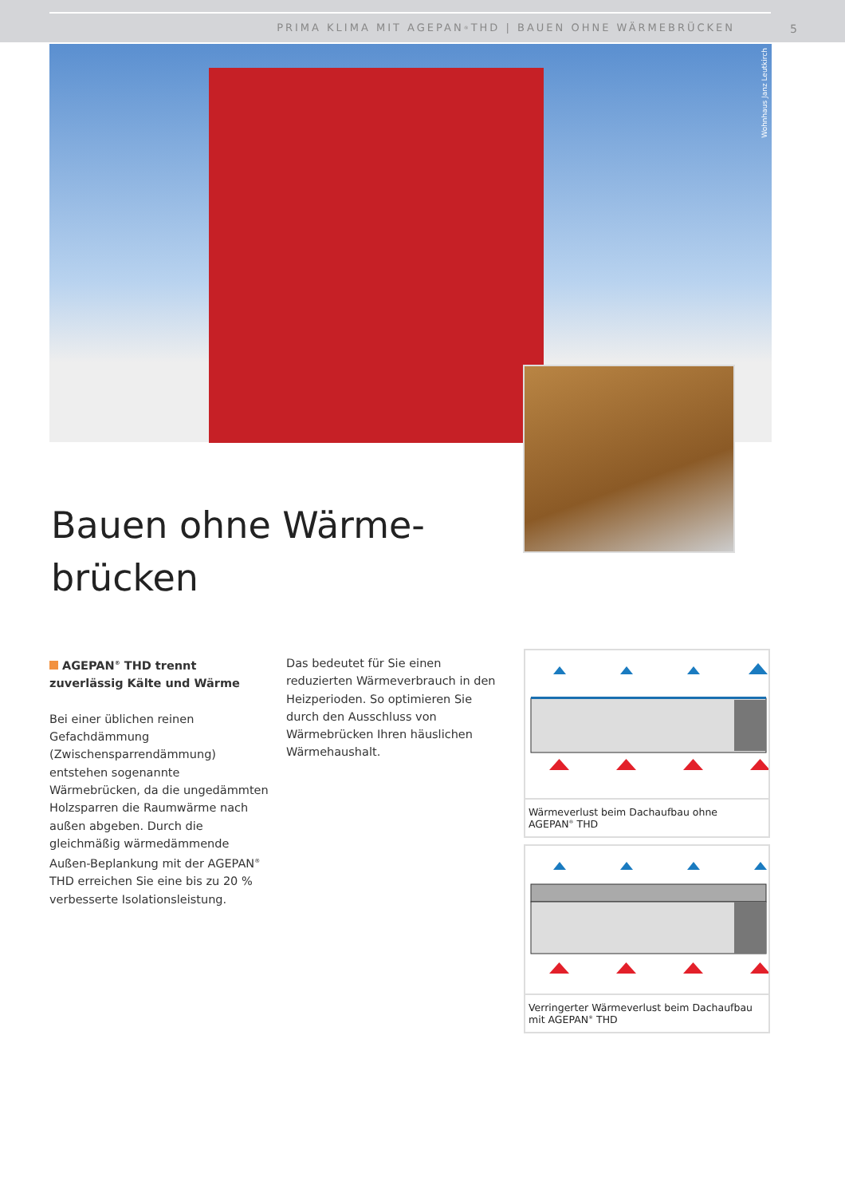PRIMA KLIMA MIT AGEPAN<sup>®</sup> THD | BAUEN OHNE WÄRMEBRÜCKEN
5
Wohnhaus Janz Leutkirch
Bauen ohne Wärme-
brücken
AGEPAN<sup>®</sup> THD trennt zuverlässig Kälte und Wärme
Bei einer üblichen reinen Gefachdämmung (Zwischensparrendämmung) entstehen sogenannte Wärmebrücken, da die ungedämmten Holzsparren die Raumwärme nach außen abgeben. Durch die gleichmäßig wärmedämmende Außen-Beplankung mit der AGEPAN<sup>®</sup> THD erreichen Sie eine bis zu 20 % verbesserte Isolationsleistung.
Das bedeutet für Sie einen reduzierten Wärmeverbrauch in den Heizperioden. So optimieren Sie durch den Ausschluss von Wärmebrücken Ihren häuslichen Wärmehaushalt.
Wärmeverlust beim Dachaufbau ohne AGEPAN<sup>®</sup> THD
Verringerter Wärmeverlust beim Dachaufbau
mit AGEPAN<sup>®</sup> THD